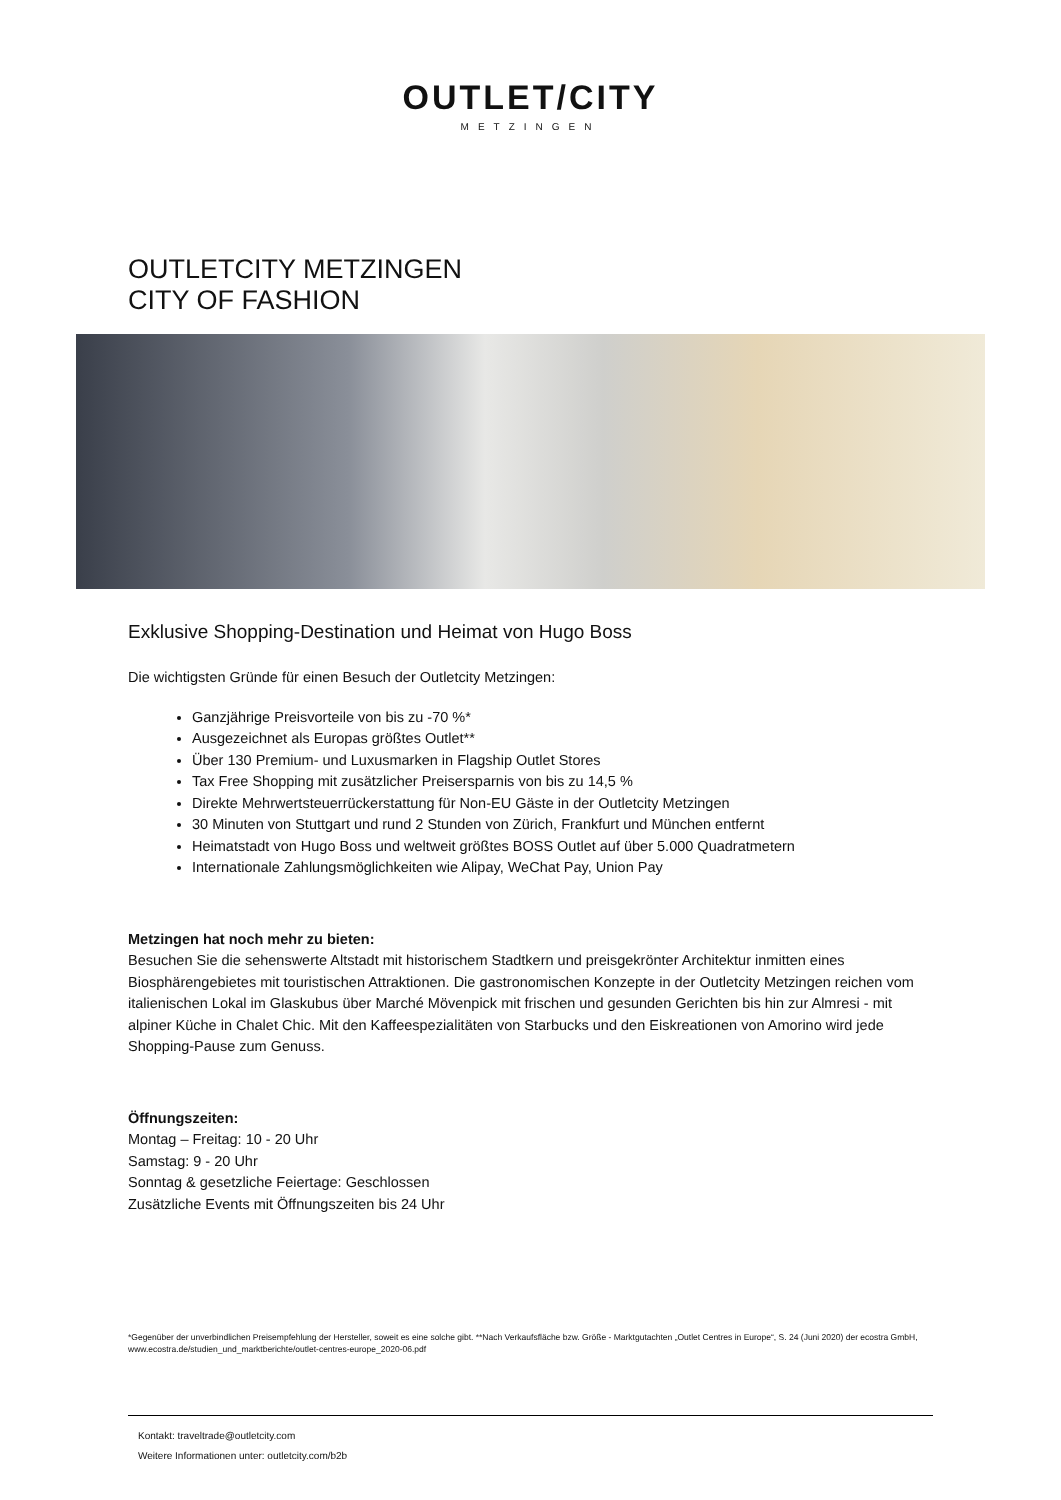OUTLET/CITY
METZINGEN
OUTLETCITY METZINGEN
CITY OF FASHION
Exklusive Shopping-Destination und Heimat von Hugo Boss
Die wichtigsten Gründe für einen Besuch der Outletcity Metzingen:
Ganzjährige Preisvorteile von bis zu -70 %*
Ausgezeichnet als Europas größtes Outlet**
Über 130 Premium- und Luxusmarken in Flagship Outlet Stores
Tax Free Shopping mit zusätzlicher Preisersparnis von bis zu 14,5 %
Direkte Mehrwertsteuerrückerstattung für Non-EU Gäste in der Outletcity Metzingen
30 Minuten von Stuttgart und rund 2 Stunden von Zürich, Frankfurt und München entfernt
Heimatstadt von Hugo Boss und weltweit größtes BOSS Outlet auf über 5.000 Quadratmetern
Internationale Zahlungsmöglichkeiten wie Alipay, WeChat Pay, Union Pay
Metzingen hat noch mehr zu bieten:
Besuchen Sie die sehenswerte Altstadt mit historischem Stadtkern und preisgekrönter Architektur inmitten eines Biosphärengebietes mit touristischen Attraktionen. Die gastronomischen Konzepte in der Outletcity Metzingen reichen vom italienischen Lokal im Glaskubus über Marché Mövenpick mit frischen und gesunden Gerichten bis hin zur Almresi - mit alpiner Küche in Chalet Chic. Mit den Kaffeespezialitäten von Starbucks und den Eiskreationen von Amorino wird jede Shopping-Pause zum Genuss.
Öffnungszeiten:
Montag – Freitag: 10 - 20 Uhr
Samstag: 9 - 20 Uhr
Sonntag & gesetzliche Feiertage: Geschlossen
Zusätzliche Events mit Öffnungszeiten bis 24 Uhr
*Gegenüber der unverbindlichen Preisempfehlung der Hersteller, soweit es eine solche gibt. **Nach Verkaufsfläche bzw. Größe - Marktgutachten „Outlet Centres in Europe“, S. 24 (Juni 2020) der ecostra GmbH, www.ecostra.de/studien_und_marktberichte/outlet-centres-europe_2020-06.pdf
Kontakt: traveltrade@outletcity.com
Weitere Informationen unter: outletcity.com/b2b